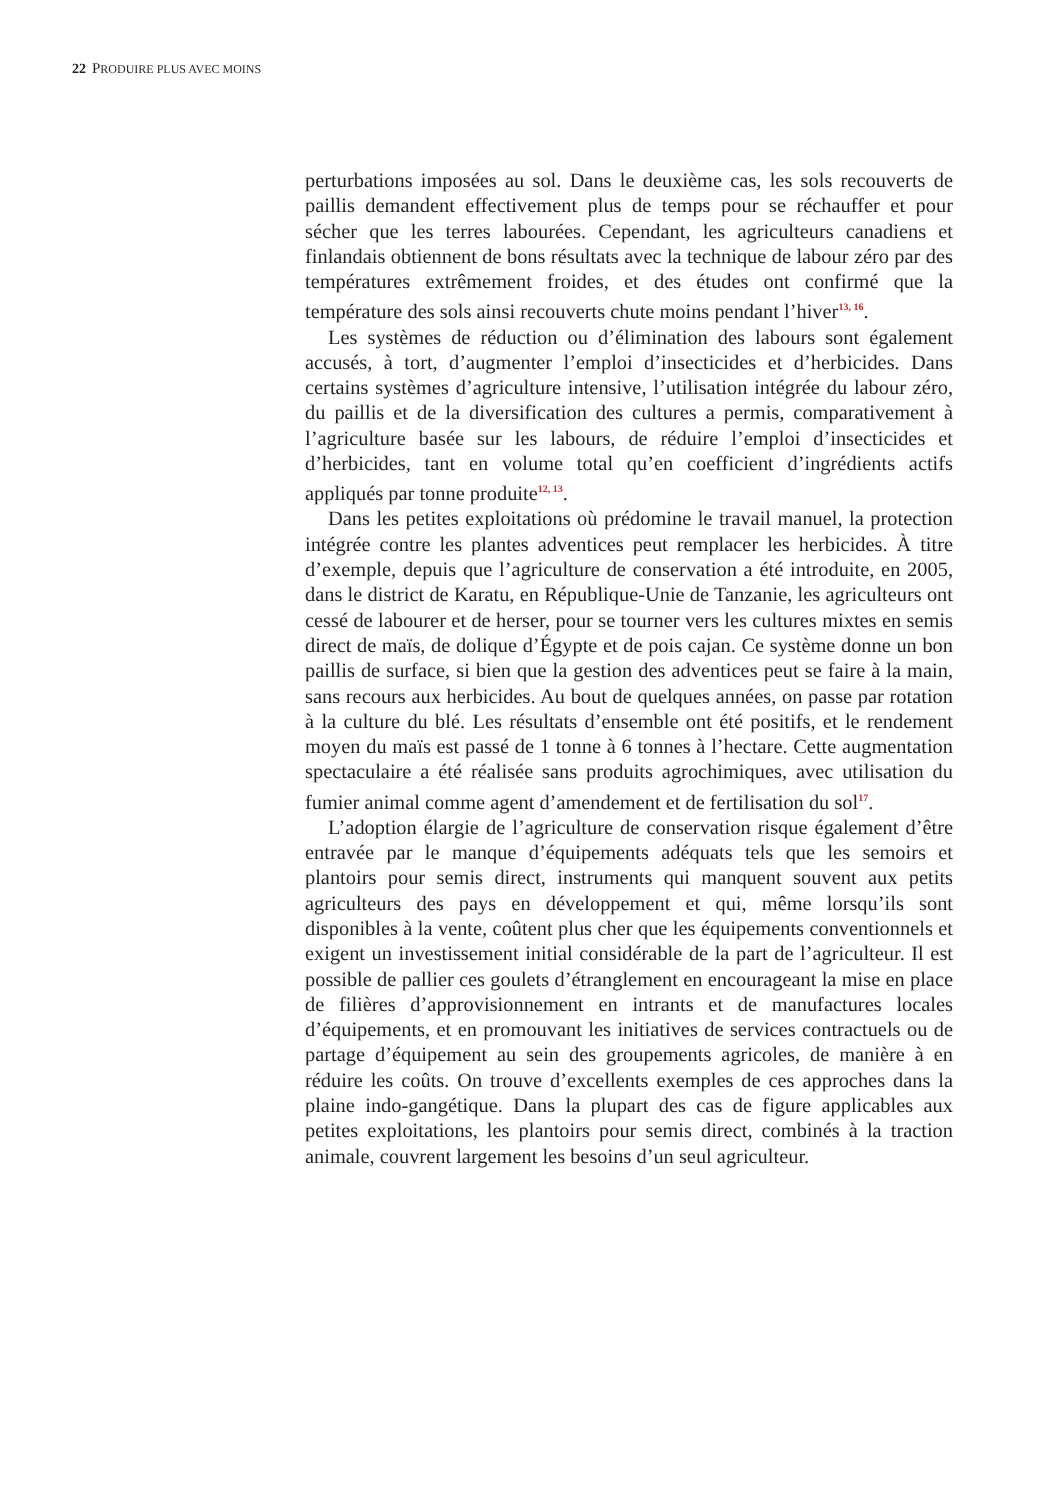22 PRODUIRE PLUS AVEC MOINS
perturbations imposées au sol. Dans le deuxième cas, les sols recouverts de paillis demandent effectivement plus de temps pour se réchauffer et pour sécher que les terres labourées. Cependant, les agriculteurs canadiens et finlandais obtiennent de bons résultats avec la technique de labour zéro par des températures extrêmement froides, et des études ont confirmé que la température des sols ainsi recouverts chute moins pendant l’hiver<sup>13, 16</sup>.
Les systèmes de réduction ou d’élimination des labours sont également accusés, à tort, d’augmenter l’emploi d’insecticides et d’herbicides. Dans certains systèmes d’agriculture intensive, l’utilisation intégrée du labour zéro, du paillis et de la diversification des cultures a permis, comparativement à l’agriculture basée sur les labours, de réduire l’emploi d’insecticides et d’herbicides, tant en volume total qu’en coefficient d’ingrédients actifs appliqués par tonne produite<sup>12, 13</sup>.
Dans les petites exploitations où prédomine le travail manuel, la protection intégrée contre les plantes adventices peut remplacer les herbicides. À titre d’exemple, depuis que l’agriculture de conservation a été introduite, en 2005, dans le district de Karatu, en République-Unie de Tanzanie, les agriculteurs ont cessé de labourer et de herser, pour se tourner vers les cultures mixtes en semis direct de maïs, de dolique d’Égypte et de pois cajan. Ce système donne un bon paillis de surface, si bien que la gestion des adventices peut se faire à la main, sans recours aux herbicides. Au bout de quelques années, on passe par rotation à la culture du blé. Les résultats d’ensemble ont été positifs, et le rendement moyen du maïs est passé de 1 tonne à 6 tonnes à l’hectare. Cette augmentation spectaculaire a été réalisée sans produits agrochimiques, avec utilisation du fumier animal comme agent d’amendement et de fertilisation du sol<sup>17</sup>.
L’adoption élargie de l’agriculture de conservation risque également d’être entravée par le manque d’équipements adéquats tels que les semoirs et plantoirs pour semis direct, instruments qui manquent souvent aux petits agriculteurs des pays en développement et qui, même lorsqu’ils sont disponibles à la vente, coûtent plus cher que les équipements conventionnels et exigent un investissement initial considérable de la part de l’agriculteur. Il est possible de pallier ces goulets d’étranglement en encourageant la mise en place de filières d’approvisionnement en intrants et de manufactures locales d’équipements, et en promouvant les initiatives de services contractuels ou de partage d’équipement au sein des groupements agricoles, de manière à en réduire les coûts. On trouve d’excellents exemples de ces approches dans la plaine indo-gangétique. Dans la plupart des cas de figure applicables aux petites exploitations, les plantoirs pour semis direct, combinés à la traction animale, couvrent largement les besoins d’un seul agriculteur.